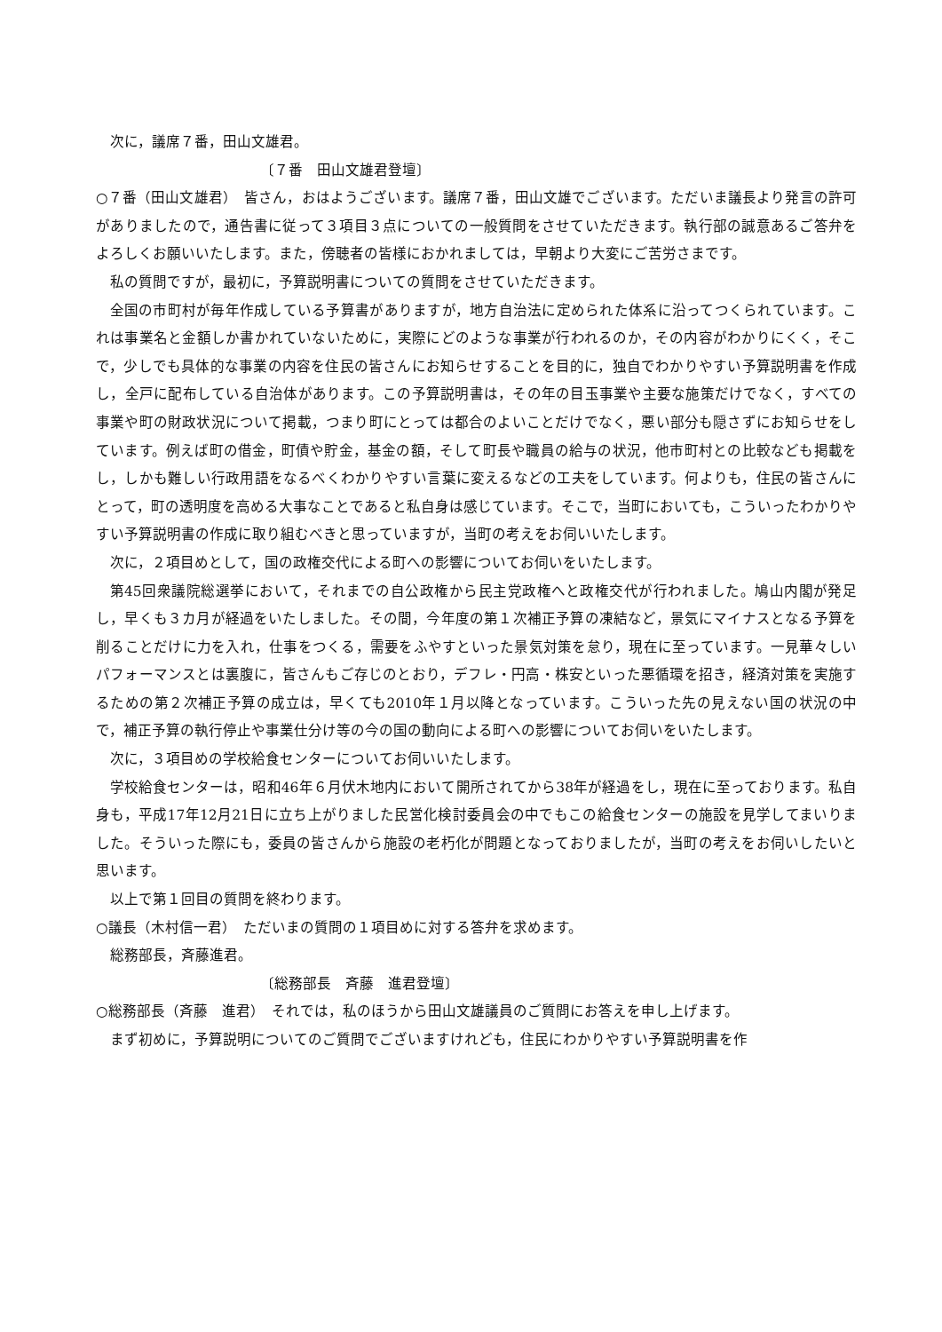次に，議席７番，田山文雄君。
〔７番　田山文雄君登壇〕
○７番（田山文雄君）　皆さん，おはようございます。議席７番，田山文雄でございます。ただいま議長より発言の許可がありましたので，通告書に従って３項目３点についての一般質問をさせていただきます。執行部の誠意あるご答弁をよろしくお願いいたします。また，傍聴者の皆様におかれましては，早朝より大変にご苦労さまです。
私の質問ですが，最初に，予算説明書についての質問をさせていただきます。
全国の市町村が毎年作成している予算書がありますが，地方自治法に定められた体系に沿ってつくられています。これは事業名と金額しか書かれていないために，実際にどのような事業が行われるのか，その内容がわかりにくく，そこで，少しでも具体的な事業の内容を住民の皆さんにお知らせすることを目的に，独自でわかりやすい予算説明書を作成し，全戸に配布している自治体があります。この予算説明書は，その年の目玉事業や主要な施策だけでなく，すべての事業や町の財政状況について掲載，つまり町にとっては都合のよいことだけでなく，悪い部分も隠さずにお知らせをしています。例えば町の借金，町債や貯金，基金の額，そして町長や職員の給与の状況，他市町村との比較なども掲載をし，しかも難しい行政用語をなるべくわかりやすい言葉に変えるなどの工夫をしています。何よりも，住民の皆さんにとって，町の透明度を高める大事なことであると私自身は感じています。そこで，当町においても，こういったわかりやすい予算説明書の作成に取り組むべきと思っていますが，当町の考えをお伺いいたします。
次に，２項目めとして，国の政権交代による町への影響についてお伺いをいたします。
第45回衆議院総選挙において，それまでの自公政権から民主党政権へと政権交代が行われました。鳩山内閣が発足し，早くも３カ月が経過をいたしました。その間，今年度の第１次補正予算の凍結など，景気にマイナスとなる予算を削ることだけに力を入れ，仕事をつくる，需要をふやすといった景気対策を怠り，現在に至っています。一見華々しいパフォーマンスとは裏腹に，皆さんもご存じのとおり，デフレ・円高・株安といった悪循環を招き，経済対策を実施するための第２次補正予算の成立は，早くても2010年１月以降となっています。こういった先の見えない国の状況の中で，補正予算の執行停止や事業仕分け等の今の国の動向による町への影響についてお伺いをいたします。
次に，３項目めの学校給食センターについてお伺いいたします。
学校給食センターは，昭和46年６月伏木地内において開所されてから38年が経過をし，現在に至っております。私自身も，平成17年12月21日に立ち上がりました民営化検討委員会の中でもこの給食センターの施設を見学してまいりました。そういった際にも，委員の皆さんから施設の老朽化が問題となっておりましたが，当町の考えをお伺いしたいと思います。
以上で第１回目の質問を終わります。
○議長（木村信一君）　ただいまの質問の１項目めに対する答弁を求めます。
総務部長，斉藤進君。
〔総務部長　斉藤　進君登壇〕
○総務部長（斉藤　進君）　それでは，私のほうから田山文雄議員のご質問にお答えを申し上げます。
まず初めに，予算説明についてのご質問でございますけれども，住民にわかりやすい予算説明書を作